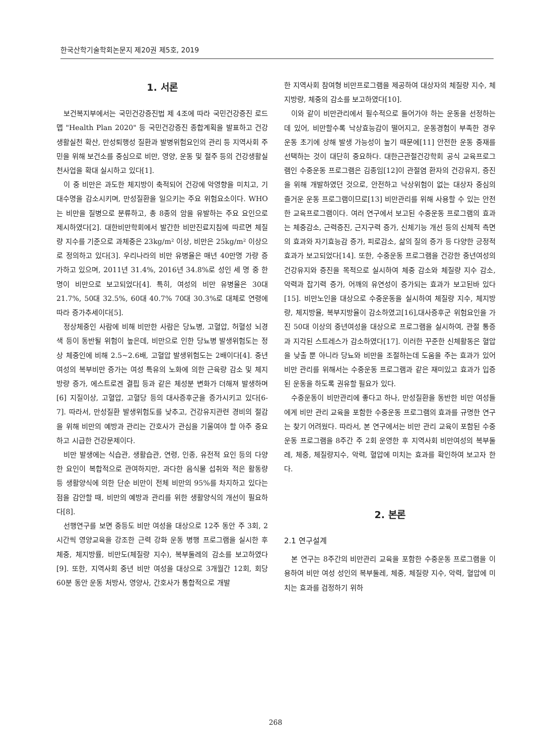한국산학기술학회논문지 제20권 제5호, 2019
1. 서론
보건복지부에서는 국민건강증진법 제 4조에 따라 국민건강증진 로드맵 "Health Plan 2020" 등 국민건강증진 종합계획을 발표하고 건강생활실천 확산, 만성퇴행성 질환과 발병위험요인의 관리 등 지역사회 주민을 위해 보건소를 중심으로 비만, 영양, 운동 및 절주 등의 건강생활실천사업을 확대 실시하고 있다[1].
이 중 비만은 과도한 체지방이 축적되어 건강에 악영향을 미치고, 기대수명을 감소시키며, 만성질환을 일으키는 주요 위험요소이다. WHO는 비만을 질병으로 분류하고, 총 8종의 암을 유발하는 주요 요인으로 제시하였다[2]. 대한비만학회에서 발간한 비만진료지침에 따르면 체질량 지수를 기준으로 과체중은 23kg/m² 이상, 비만은 25kg/m² 이상으로 정의하고 있다[3]. 우리나라의 비만 유병율은 매년 40만명 가량 증가하고 있으며, 2011년 31.4%, 2016년 34.8%로 성인 세 명 중 한 명이 비만으로 보고되었다[4]. 특히, 여성의 비만 유병율은 30대 21.7%, 50대 32.5%, 60대 40.7% 70대 30.3%로 대체로 연령에 따라 증가추세이다[5].
정상체중인 사람에 비해 비만한 사람은 당뇨병, 고혈압, 허혈성 뇌경색 등이 동반될 위험이 높은데, 비만으로 인한 당뇨병 발생위험도는 정상 체중인에 비해 2.5~2.6배, 고혈압 발생위험도는 2배이다[4]. 중년 여성의 복부비만 증가는 여성 특유의 노화에 의한 근육량 감소 및 체지방량 증가, 에스트로겐 결핍 등과 같은 체성분 변화가 더해져 발생하며[6] 지질이상, 고혈압, 고혈당 등의 대사증후군을 증가시키고 있다[6-7]. 따라서, 만성질환 발생위험도를 낮추고, 건강유지관련 경비의 절감을 위해 비만의 예방과 관리는 간호사가 관심을 기울여야 할 아주 중요하고 시급한 건강문제이다.
비만 발생에는 식습관, 생활습관, 연령, 인종, 유전적 요인 등의 다양한 요인이 복합적으로 관여하지만, 과다한 음식물 섭취와 적은 활동량 등 생활양식에 의한 단순 비만이 전체 비만의 95%를 차지하고 있다는 점을 감안할 때, 비만의 예방과 관리를 위한 생활양식의 개선이 필요하다[8].
선행연구를 보면 중등도 비만 여성을 대상으로 12주 동안 주 3회, 2시간씩 영양교육을 강조한 근력 강화 운동 병행 프로그램을 실시한 후 체중, 체지방률, 비만도(체질량 지수), 복부둘레의 감소를 보고하였다[9]. 또한, 지역사회 중년 비만 여성을 대상으로 3개월간 12회, 회당 60분 동안 운동 처방사, 영양사, 간호사가 통합적으로 개발
한 지역사회 참여형 비만프로그램을 제공하여 대상자의 체질량 지수, 체지방량, 체중의 감소를 보고하였다[10].
이와 같이 비만관리에서 필수적으로 들어가야 하는 운동을 선정하는데 있어, 비만할수록 낙상효능감이 떨어지고, 운동경험이 부족한 경우 운동 초기에 상해 발생 가능성이 높기 때문에[11] 안전한 운동 중재를 선택하는 것이 대단히 중요하다. 대한근관절건강학회 공식 교육프로그램인 수중운동 프로그램은 김종임[12]이 관절염 환자의 건강유지, 증진을 위해 개발하였던 것으로, 안전하고 낙상위험이 없는 대상자 중심의 즐거운 운동 프로그램이므로[13] 비만관리를 위해 사용할 수 있는 안전한 교육프로그램이다. 여러 연구에서 보고된 수중운동 프로그램의 효과는 체중감소, 근력증진, 근지구력 증가, 신체기능 개선 등의 신체적 측면의 효과와 자기효능감 증가, 피로감소, 삶의 질의 증가 등 다양한 긍정적 효과가 보고되었다[14]. 또한, 수중운동 프로그램을 건강한 중년여성의 건강유지와 증진을 목적으로 실시하여 체중 감소와 체질량 지수 감소, 악력과 잡기력 증가, 어깨의 유연성이 증가되는 효과가 보고된바 있다[15]. 비만노인을 대상으로 수중운동을 실시하여 체질량 지수, 체지방량, 체지방율, 복부지방율이 감소하였고[16],대사증후군 위험요인을 가진 50대 이상의 중년여성을 대상으로 프로그램을 실시하여, 관절 통증과 지각된 스트레스가 감소하였다[17]. 이러한 꾸준한 신체활동은 혈압을 낮출 뿐 아니라 당뇨와 비만을 조절하는데 도움을 주는 효과가 있어 비만 관리를 위해서는 수중운동 프로그램과 같은 재미있고 효과가 입증된 운동을 하도록 권유할 필요가 있다.
수중운동이 비만관리에 좋다고 하나, 만성질환을 동반한 비만 여성들에게 비만 관리 교육을 포함한 수중운동 프로그램의 효과를 규명한 연구는 찾기 어려웠다. 따라서, 본 연구에서는 비만 관리 교육이 포함된 수중운동 프로그램을 8주간 주 2회 운영한 후 지역사회 비만여성의 복부둘레, 체중, 체질량지수, 악력, 혈압에 미치는 효과를 확인하여 보고자 한다.
2. 본론
2.1 연구설계
본 연구는 8주간의 비만관리 교육을 포함한 수중운동 프로그램을 이용하여 비만 여성 성인의 복부둘레, 체중, 체질량 지수, 악력, 혈압에 미치는 효과를 검정하기 위하
268